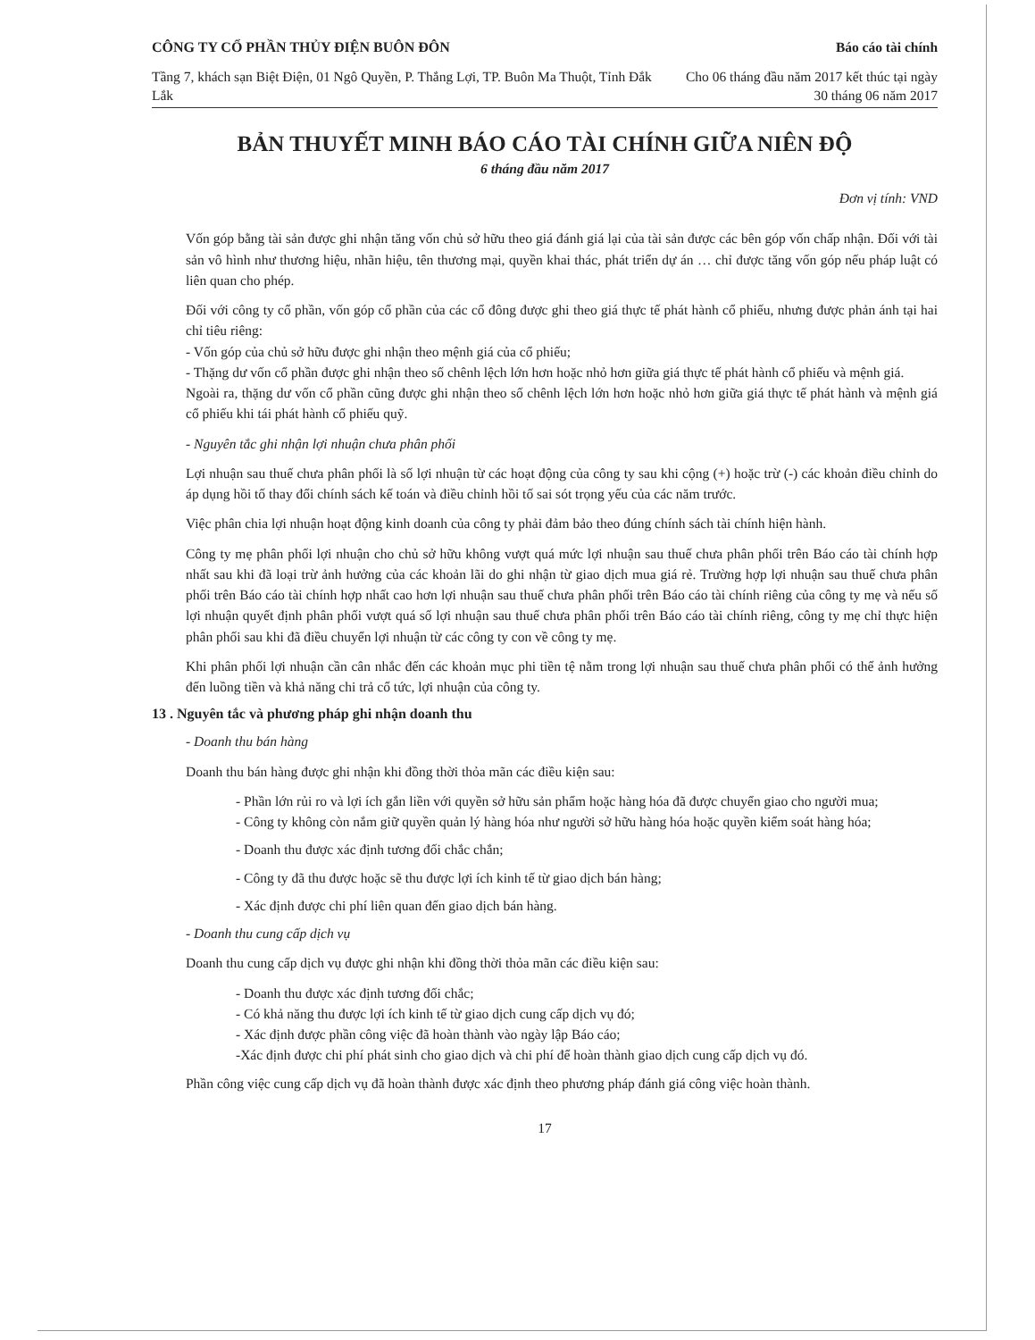CÔNG TY CỔ PHẦN THỦY ĐIỆN BUÔN ĐÔN
Tầng 7, khách sạn Biệt Điện, 01 Ngô Quyền, P. Thắng Lợi, TP. Buôn Ma Thuột, Tỉnh Đắk Lắk
Báo cáo tài chính
Cho 06 tháng đầu năm 2017 kết thúc tại ngày 30 tháng 06 năm 2017
BẢN THUYẾT MINH BÁO CÁO TÀI CHÍNH GIỮA NIÊN ĐỘ
6 tháng đầu năm 2017
Đơn vị tính: VND
Vốn góp bằng tài sản được ghi nhận tăng vốn chủ sở hữu theo giá đánh giá lại của tài sản được các bên góp vốn chấp nhận. Đối với tài sản vô hình như thương hiệu, nhãn hiệu, tên thương mại, quyền khai thác, phát triển dự án … chỉ được tăng vốn góp nếu pháp luật có liên quan cho phép.
Đối với công ty cổ phần, vốn góp cổ phần của các cổ đông được ghi theo giá thực tế phát hành cổ phiếu, nhưng được phản ánh tại hai chỉ tiêu riêng:
- Vốn góp của chủ sở hữu được ghi nhận theo mệnh giá của cổ phiếu;
- Thặng dư vốn cổ phần được ghi nhận theo số chênh lệch lớn hơn hoặc nhỏ hơn giữa giá thực tế phát hành cổ phiếu và mệnh giá.
Ngoài ra, thặng dư vốn cổ phần cũng được ghi nhận theo số chênh lệch lớn hơn hoặc nhỏ hơn giữa giá thực tế phát hành và mệnh giá cổ phiếu khi tái phát hành cổ phiếu quỹ.
- Nguyên tắc ghi nhận lợi nhuận chưa phân phối
Lợi nhuận sau thuế chưa phân phối là số lợi nhuận từ các hoạt động của công ty sau khi cộng (+) hoặc trừ (-) các khoản điều chỉnh do áp dụng hồi tố thay đổi chính sách kế toán và điều chỉnh hồi tố sai sót trọng yếu của các năm trước.
Việc phân chia lợi nhuận hoạt động kinh doanh của công ty phải đảm bảo theo đúng chính sách tài chính hiện hành.
Công ty mẹ phân phối lợi nhuận cho chủ sở hữu không vượt quá mức lợi nhuận sau thuế chưa phân phối trên Báo cáo tài chính hợp nhất sau khi đã loại trừ ảnh hưởng của các khoản lãi do ghi nhận từ giao dịch mua giá rẻ. Trường hợp lợi nhuận sau thuế chưa phân phối trên Báo cáo tài chính hợp nhất cao hơn lợi nhuận sau thuế chưa phân phối trên Báo cáo tài chính riêng của công ty mẹ và nếu số lợi nhuận quyết định phân phối vượt quá số lợi nhuận sau thuế chưa phân phối trên Báo cáo tài chính riêng, công ty mẹ chỉ thực hiện phân phối sau khi đã điều chuyển lợi nhuận từ các công ty con về công ty mẹ.
Khi phân phối lợi nhuận cần cân nhắc đến các khoản mục phi tiền tệ nằm trong lợi nhuận sau thuế chưa phân phối có thể ảnh hưởng đến luồng tiền và khả năng chi trả cổ tức, lợi nhuận của công ty.
13 . Nguyên tắc và phương pháp ghi nhận doanh thu
- Doanh thu bán hàng
Doanh thu bán hàng được ghi nhận khi đồng thời thỏa mãn các điều kiện sau:
- Phần lớn rủi ro và lợi ích gắn liền với quyền sở hữu sản phẩm hoặc hàng hóa đã được chuyển giao cho người mua;
- Công ty không còn nắm giữ quyền quản lý hàng hóa như người sở hữu hàng hóa hoặc quyền kiểm soát hàng hóa;
- Doanh thu được xác định tương đối chắc chắn;
- Công ty đã thu được hoặc sẽ thu được lợi ích kinh tế từ giao dịch bán hàng;
- Xác định được chi phí liên quan đến giao dịch bán hàng.
- Doanh thu cung cấp dịch vụ
Doanh thu cung cấp dịch vụ được ghi nhận khi đồng thời thỏa mãn các điều kiện sau:
- Doanh thu được xác định tương đối chắc;
- Có khả năng thu được lợi ích kinh tế từ giao dịch cung cấp dịch vụ đó;
- Xác định được phần công việc đã hoàn thành vào ngày lập Báo cáo;
-Xác định được chi phí phát sinh cho giao dịch và chi phí để hoàn thành giao dịch cung cấp dịch vụ đó.
Phần công việc cung cấp dịch vụ đã hoàn thành được xác định theo phương pháp đánh giá công việc hoàn thành.
17